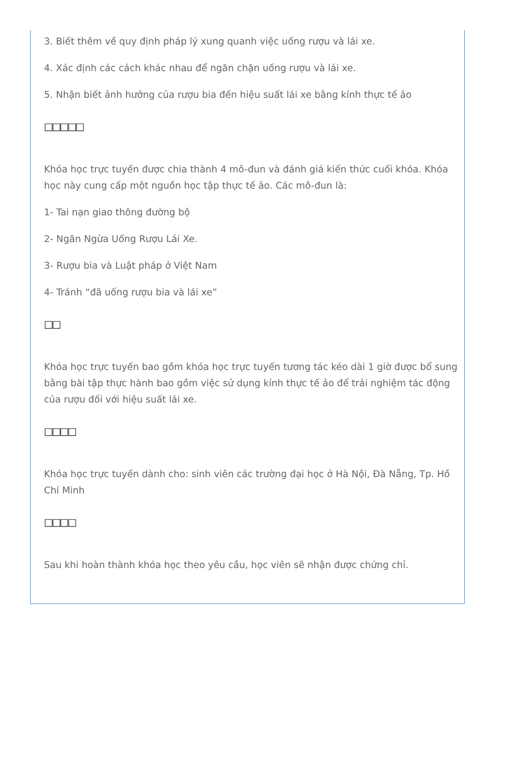3. Biết thêm về quy định pháp lý xung quanh việc uống rượu và lái xe.
4. Xác định các cách khác nhau để ngăn chặn uống rượu và lái xe.
5. Nhận biết ảnh hưởng của rượu bia đến hiệu suất lái xe bằng kính thực tế ảo
□□□□□
Khóa học trực tuyến được chia thành 4 mô-đun và đánh giá kiến thức cuối khóa. Khóa học này cung cấp một nguồn học tập thực tế ảo. Các mô-đun là:
1- Tai nạn giao thông đường bộ
2- Ngăn Ngừa Uống Rượu Lái Xe.
3- Rượu bia và Luật pháp ở Việt Nam
4- Tránh “đã uống rượu bia và lái xe”
□□
Khóa học trực tuyến bao gồm khóa học trực tuyến tương tác kéo dài 1 giờ được bổ sung bằng bài tập thực hành bao gồm việc sử dụng kính thực tế ảo để trải nghiệm tác động của rượu đối với hiệu suất lái xe.
□□□□
Khóa học trực tuyến dành cho: sinh viên các trường đại học ở Hà Nội, Đà Nẵng, Tp. Hồ Chí Minh
□□□□
Sau khi hoàn thành khóa học theo yêu cầu, học viên sẽ nhận được chứng chỉ.